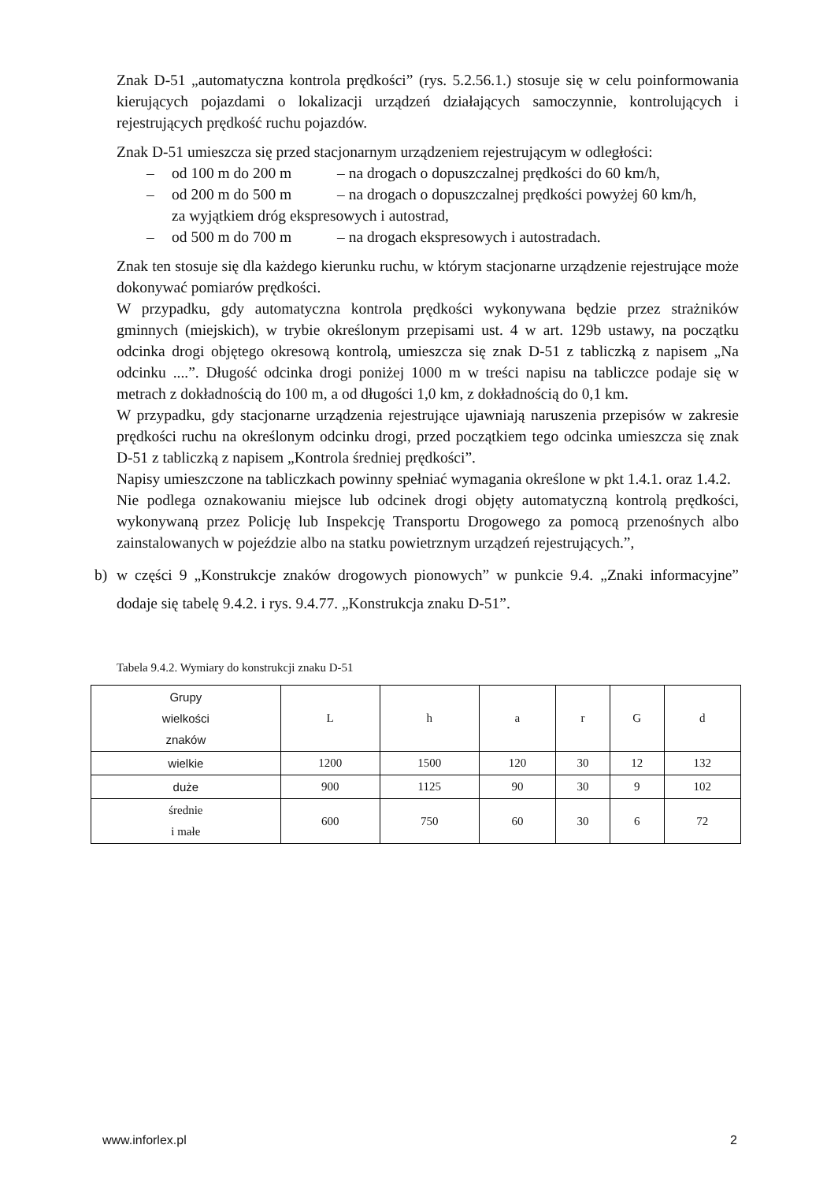Znak D-51 „automatyczna kontrola prędkości” (rys. 5.2.56.1.) stosuje się w celu poinformowania kierujących pojazdami o lokalizacji urządzeń działających samoczynnie, kontrolujących i rejestrujących prędkość ruchu pojazdów.
Znak D-51 umieszcza się przed stacjonarnym urządzeniem rejestrującym w odległości:
– od 100 m do 200 m – na drogach o dopuszczalnej prędkości do 60 km/h,
– od 200 m do 500 m – na drogach o dopuszczalnej prędkości powyżej 60 km/h,
za wyjątkiem dróg ekspresowych i autostrad,
– od 500 m do 700 m – na drogach ekspresowych i autostradach.
Znak ten stosuje się dla każdego kierunku ruchu, w którym stacjonarne urządzenie rejestrujące może dokonywać pomiarów prędkości.
W przypadku, gdy automatyczna kontrola prędkości wykonywana będzie przez strażników gminnych (miejskich), w trybie określonym przepisami ust. 4 w art. 129b ustawy, na początku odcinka drogi objętego okresową kontrolą, umieszcza się znak D-51 z tabliczką z napisem „Na odcinku ....”. Długość odcinka drogi poniżej 1000 m w treści napisu na tabliczce podaje się w metrach z dokładnością do 100 m, a od długości 1,0 km, z dokładnością do 0,1 km.
W przypadku, gdy stacjonarne urządzenia rejestrujące ujawniają naruszenia przepisów w zakresie prędkości ruchu na określonym odcinku drogi, przed początkiem tego odcinka umieszcza się znak D-51 z tabliczką z napisem „Kontrola średniej prędkości”.
Napisy umieszczone na tabliczkach powinny spełniać wymagania określone w pkt 1.4.1. oraz 1.4.2.
Nie podlega oznakowaniu miejsce lub odcinek drogi objęty automatyczną kontrolą prędkości, wykonywaną przez Policję lub Inspekcję Transportu Drogowego za pomocą przenośnych albo zainstalowanych w pojeździe albo na statku powietrznym urządzeń rejestrujących.”,
b) w części 9 „Konstrukcje znaków drogowych pionowych” w punkcie 9.4. „Znaki informacyjne” dodaje się tabelę 9.4.2. i rys. 9.4.77. „Konstrukcja znaku D-51”.
Tabela 9.4.2. Wymiary do konstrukcji znaku D-51
| Grupy wielkości znaków | L | h | a | r | G | d |
| --- | --- | --- | --- | --- | --- | --- |
| wielkie | 1200 | 1500 | 120 | 30 | 12 | 132 |
| duże | 900 | 1125 | 90 | 30 | 9 | 102 |
| średnie i małe | 600 | 750 | 60 | 30 | 6 | 72 |
www.inforlex.pl 2